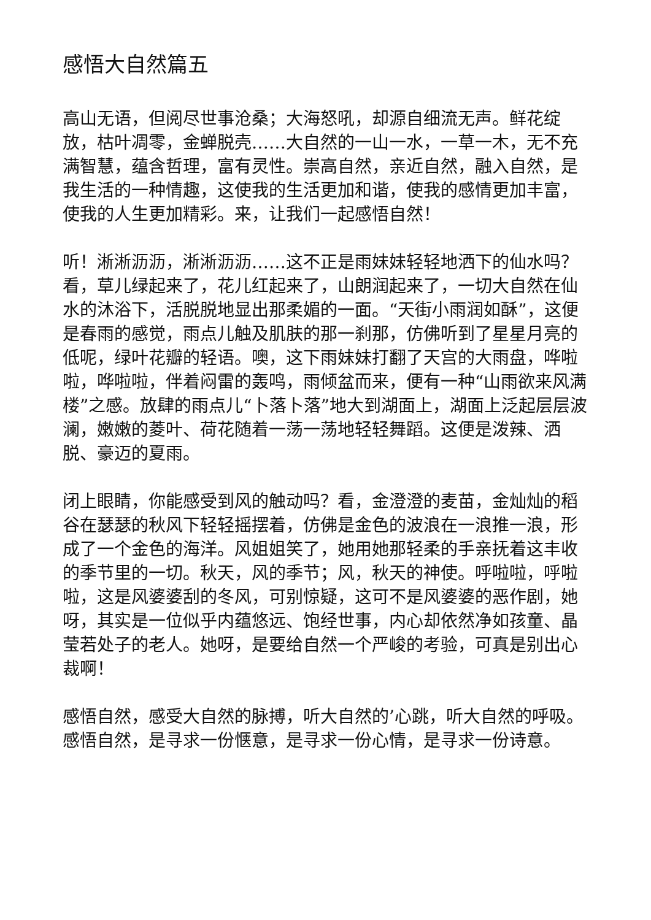感悟大自然篇五
高山无语，但阅尽世事沧桑；大海怒吼，却源自细流无声。鲜花绽放，枯叶凋零，金蝉脱壳……大自然的一山一水，一草一木，无不充满智慧，蕴含哲理，富有灵性。崇高自然，亲近自然，融入自然，是我生活的一种情趣，这使我的生活更加和谐，使我的感情更加丰富，使我的人生更加精彩。来，让我们一起感悟自然！
听！淅淅沥沥，淅淅沥沥……这不正是雨妹妹轻轻地洒下的仙水吗？看，草儿绿起来了，花儿红起来了，山朗润起来了，一切大自然在仙水的沐浴下，活脱脱地显出那柔媚的一面。“天街小雨润如酥”，这便是春雨的感觉，雨点儿触及肌肤的那一刹那，仿佛听到了星星月亮的低呢，绿叶花瓣的轻语。噢，这下雨妹妹打翻了天宫的大雨盘，哗啦啦，哗啦啦，伴着闷雷的轰鸣，雨倾盆而来，便有一种“山雨欲来风满楼”之感。放肆的雨点儿“卜落卜落”地大到湖面上，湖面上泛起层层波澜，嫩嫩的菱叶、荷花随着一荡一荡地轻轻舞蹈。这便是泼辣、洒脱、豪迈的夏雨。
闭上眼睛，你能感受到风的触动吗？看，金澄澄的麦苗，金灿灿的稻谷在瑟瑟的秋风下轻轻摇摆着，仿佛是金色的波浪在一浪推一浪，形成了一个金色的海洋。风姐姐笑了，她用她那轻柔的手亲抚着这丰收的季节里的一切。秋天，风的季节；风，秋天的神使。呼啦啦，呼啦啦，这是风婆婆刮的冬风，可别惊疑，这可不是风婆婆的恶作剧，她呀，其实是一位似乎内蕴悠远、饱经世事，内心却依然净如孩童、晶莹若处子的老人。她呀，是要给自然一个严峻的考验，可真是别出心裁啊！
感悟自然，感受大自然的脉搏，听大自然的’心跳，听大自然的呼吸。感悟自然，是寻求一份惬意，是寻求一份心情，是寻求一份诗意。